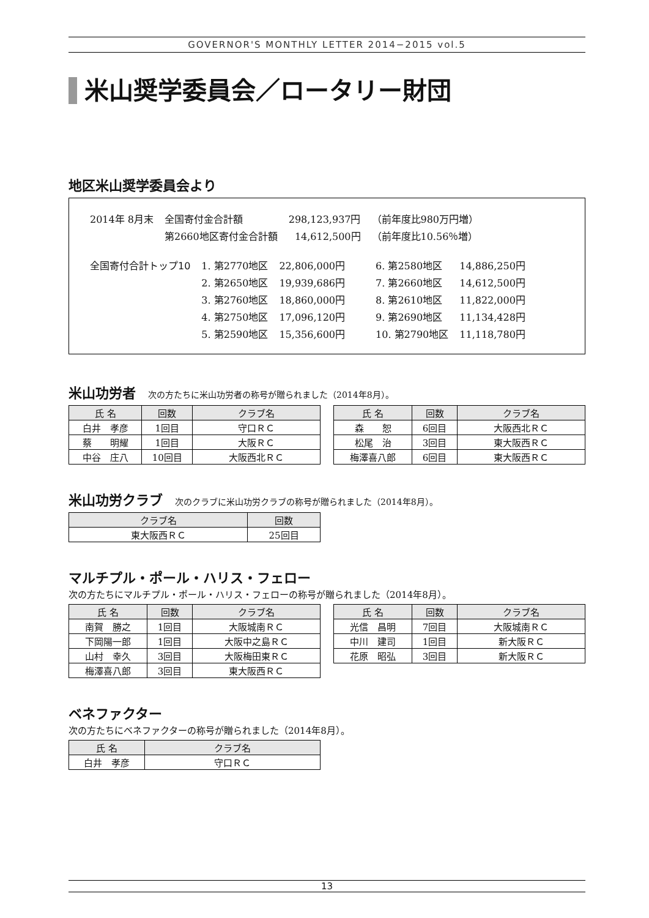GOVERNOR'S MONTHLY LETTER 2014−2015 vol.5
米山奨学委員会／ロータリー財団
地区米山奨学委員会より
| 2014年 8月末 | 全国寄付金合計額 | 298,123,937円 | （前年度比980万円増） |
| | 第2660地区寄付金合計額 | 14,612,500円 | （前年度比10.56％増） |
| 全国寄付合計トップ10 | 1. 第2770地区 | 22,806,000円 | 6. 第2580地区 | 14,886,250円 |
| | 2. 第2650地区 | 19,939,686円 | 7. 第2660地区 | 14,612,500円 |
| | 3. 第2760地区 | 18,860,000円 | 8. 第2610地区 | 11,822,000円 |
| | 4. 第2750地区 | 17,096,120円 | 9. 第2690地区 | 11,134,428円 |
| | 5. 第2590地区 | 15,356,600円 | 10. 第2790地区 | 11,118,780円 |
米山功労者 次の方たちに米山功労者の称号が贈られました（2014年8月）。
| 氏 名 | 回数 | クラブ名 |
| --- | --- | --- |
| 白井 孝彦 | 1回目 | 守口ＲＣ |
| 蔡 明耀 | 1回目 | 大阪ＲＣ |
| 中谷 庄八 | 10回目 | 大阪西北ＲＣ |
| 氏 名 | 回数 | クラブ名 |
| --- | --- | --- |
| 森 恕 | 6回目 | 大阪西北ＲＣ |
| 松尾 治 | 3回目 | 東大阪西ＲＣ |
| 梅澤喜八郎 | 6回目 | 東大阪西ＲＣ |
米山功労クラブ 次のクラブに米山功労クラブの称号が贈られました（2014年8月）。
| クラブ名 | 回数 |
| --- | --- |
| 東大阪西ＲＣ | 25回目 |
マルチプル・ポール・ハリス・フェロー
次の方たちにマルチプル・ポール・ハリス・フェローの称号が贈られました（2014年8月）。
| 氏 名 | 回数 | クラブ名 |
| --- | --- | --- |
| 南賀 勝之 | 1回目 | 大阪城南ＲＣ |
| 下岡陽一郎 | 1回目 | 大阪中之島ＲＣ |
| 山村 幸久 | 3回目 | 大阪梅田東ＲＣ |
| 梅澤喜八郎 | 3回目 | 東大阪西ＲＣ |
| 氏 名 | 回数 | クラブ名 |
| --- | --- | --- |
| 光信 昌明 | 7回目 | 大阪城南ＲＣ |
| 中川 建司 | 1回目 | 新大阪ＲＣ |
| 花原 昭弘 | 3回目 | 新大阪ＲＣ |
ベネファクター
次の方たちにベネファクターの称号が贈られました（2014年8月）。
| 氏 名 | クラブ名 |
| --- | --- |
| 白井 孝彦 | 守口ＲＣ |
13